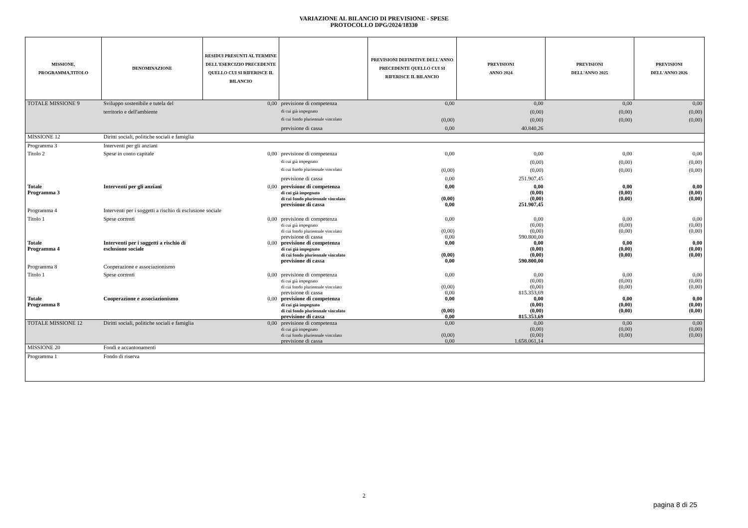VARIAZIONE AL BILANCIO DI PREVISIONE - SPESE
PROTOCOLLO DPG/2024/18330
| MISSIONE, PROGRAMMA,TITOLO | DENOMINAZIONE | RESIDUI PRESUNTI AL TERMINE DELL'ESERCIZIO PRECEDENTE QUELLO CUI SI RIFERISCE IL BILANCIO | | PREVISIONI DEFINITIVE DELL'ANNO PRECEDENTE QUELLO CUI SI RIFERISCE IL BILANCIO | PREVISIONI ANNO 2024 | PREVISIONI DELL'ANNO 2025 | PREVISIONI DELL'ANNO 2026 |
| --- | --- | --- | --- | --- | --- | --- | --- |
| TOTALE MISSIONE 9 | Sviluppo sostenibile e tutela del | 0,00 | previsione di competenza | 0,00 | 0,00 | 0,00 | 0,00 |
| | territorio e dell'ambiente | | di cui già impegnato | | (0,00) | (0,00) | (0,00) |
| | | | di cui fondo pluriennale vincolato | (0,00) | (0,00) | (0,00) | (0,00) |
| | | | previsione di cassa | 0,00 | 40.840,26 | | |
| MISSIONE 12 | Diritti sociali, politiche sociali e famiglia | | | | | | |
| Programma 3 | Interventi per gli anziani | | | | | | |
| Titolo 2 | Spese in conto capitale | 0,00 | previsione di competenza | 0,00 | 0,00 | 0,00 | 0,00 |
| | | | di cui già impegnato | | (0,00) | (0,00) | (0,00) |
| | | | di cui fondo pluriennale vincolato | (0,00) | (0,00) | (0,00) | (0,00) |
| | | | previsione di cassa | 0,00 | 251.907,45 | | |
| Totale Programma 3 | Interventi per gli anziani | 0,00 | previsione di competenza di cui già impegnato di cui fondo pluriennale vincolato previsione di cassa | 0,00 (0,00) 0,00 | 0,00 (0,00) (0,00) 251.907,45 | 0,00 (0,00) (0,00) | 0,00 (0,00) (0,00) |
| Programma 4 | Interventi per i soggetti a rischio di esclusione sociale | | | | | | |
| Titolo 1 | Spese correnti | 0,00 | previsione di competenza di cui già impegnato di cui fondo pluriennale vincolato previsione di cassa | 0,00 (0,00) 0,00 | 0,00 (0,00) (0,00) 590.800,00 | 0,00 (0,00) (0,00) | 0,00 (0,00) (0,00) |
| Totale Programma 4 | Interventi per i soggetti a rischio di esclusione sociale | 0,00 | previsione di competenza di cui già impegnato di cui fondo pluriennale vincolato previsione di cassa | 0,00 (0,00) 0,00 | 0,00 (0,00) (0,00) 590.800,00 | 0,00 (0,00) (0,00) | 0,00 (0,00) (0,00) |
| Programma 8 | Cooperazione e associazionismo | | | | | | |
| Titolo 1 | Spese correnti | 0,00 | previsione di competenza di cui già impegnato di cui fondo pluriennale vincolato previsione di cassa | 0,00 (0,00) 0,00 | 0,00 (0,00) (0,00) 815.353,69 | 0,00 (0,00) (0,00) | 0,00 (0,00) (0,00) |
| Totale Programma 8 | Cooperazione e associazionismo | 0,00 | previsione di competenza di cui già impegnato di cui fondo pluriennale vincolato previsione di cassa | 0,00 (0,00) 0,00 | 0,00 (0,00) (0,00) 815.353,69 | 0,00 (0,00) (0,00) | 0,00 (0,00) (0,00) |
| TOTALE MISSIONE 12 | Diritti sociali, politiche sociali e famiglia | 0,00 | previsione di competenza di cui già impegnato di cui fondo pluriennale vincolato previsione di cassa | 0,00 (0,00) 0,00 | 0,00 (0,00) (0,00) 1.658.061,14 | 0,00 (0,00) (0,00) | 0,00 (0,00) (0,00) |
| MISSIONE 20 | Fondi e accantonamenti | | | | | | |
| Programma 1 | Fondo di riserva | | | | | | |
2
pagina 8 di 25